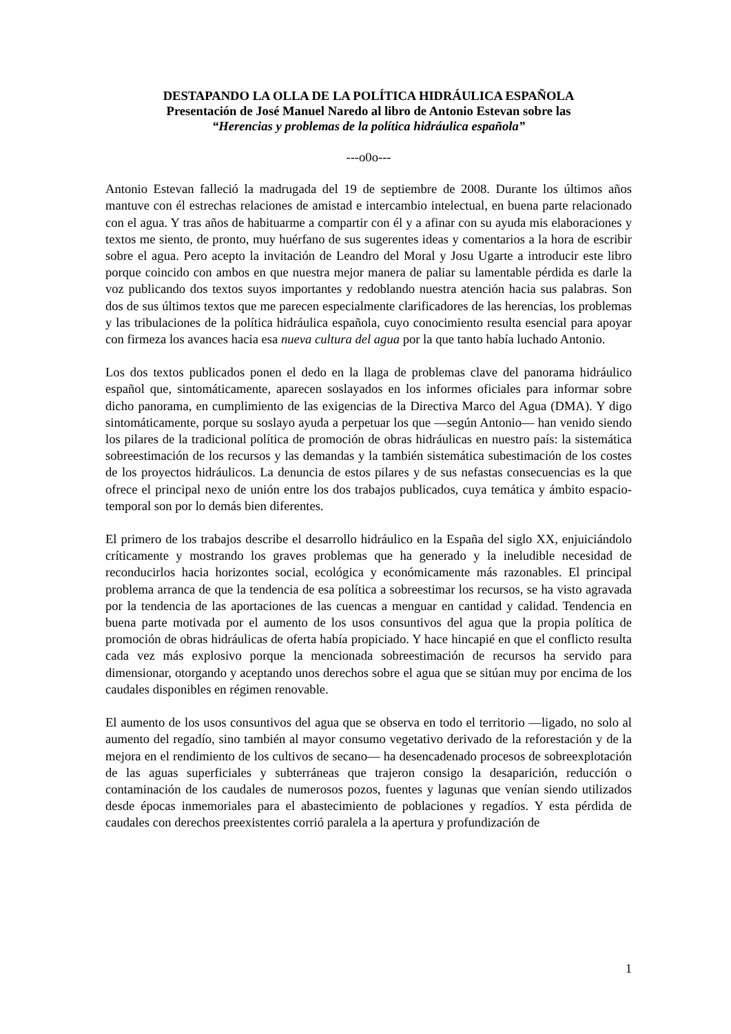DESTAPANDO LA OLLA DE LA POLÍTICA HIDRÁULICA ESPAÑOLA
Presentación de José Manuel Naredo al libro de Antonio Estevan sobre las
“Herencias y problemas de la política hidráulica española”
---o0o---
Antonio Estevan falleció la madrugada del 19 de septiembre de 2008. Durante los últimos años mantuve con él estrechas relaciones de amistad e intercambio intelectual, en buena parte relacionado con el agua. Y tras años de habituarme a compartir con él y a afinar con su ayuda mis elaboraciones y textos me siento, de pronto, muy huérfano de sus sugerentes ideas y comentarios a la hora de escribir sobre el agua. Pero acepto la invitación de Leandro del Moral y Josu Ugarte a introducir este libro porque coincido con ambos en que nuestra mejor manera de paliar su lamentable pérdida es darle la voz publicando dos textos suyos importantes y redoblando nuestra atención hacia sus palabras. Son dos de sus últimos textos que me parecen especialmente clarificadores de las herencias, los problemas y las tribulaciones de la política hidráulica española, cuyo conocimiento resulta esencial para apoyar con firmeza los avances hacia esa nueva cultura del agua por la que tanto había luchado Antonio.
Los dos textos publicados ponen el dedo en la llaga de problemas clave del panorama hidráulico español que, sintomáticamente, aparecen soslayados en los informes oficiales para informar sobre dicho panorama, en cumplimiento de las exigencias de la Directiva Marco del Agua (DMA). Y digo sintomáticamente, porque su soslayo ayuda a perpetuar los que ―según Antonio― han venido siendo los pilares de la tradicional política de promoción de obras hidráulicas en nuestro país: la sistemática sobreestimación de los recursos y las demandas y la también sistemática subestimación de los costes de los proyectos hidráulicos. La denuncia de estos pilares y de sus nefastas consecuencias es la que ofrece el principal nexo de unión entre los dos trabajos publicados, cuya temática y ámbito espacio-temporal son por lo demás bien diferentes.
El primero de los trabajos describe el desarrollo hidráulico en la España del siglo XX, enjuiciándolo críticamente y mostrando los graves problemas que ha generado y la ineludible necesidad de reconducirlos hacia horizontes social, ecológica y económicamente más razonables. El principal problema arranca de que la tendencia de esa política a sobreestimar los recursos, se ha visto agravada por la tendencia de las aportaciones de las cuencas a menguar en cantidad y calidad. Tendencia en buena parte motivada por el aumento de los usos consuntivos del agua que la propia política de promoción de obras hidráulicas de oferta había propiciado. Y hace hincapié en que el conflicto resulta cada vez más explosivo porque la mencionada sobreestimación de recursos ha servido para dimensionar, otorgando y aceptando unos derechos sobre el agua que se sitúan muy por encima de los caudales disponibles en régimen renovable.
El aumento de los usos consuntivos del agua que se observa en todo el territorio ―ligado, no solo al aumento del regadío, sino también al mayor consumo vegetativo derivado de la reforestación y de la mejora en el rendimiento de los cultivos de secano― ha desencadenado procesos de sobreexplotación de las aguas superficiales y subterráneas que trajeron consigo la desaparición, reducción o contaminación de los caudales de numerosos pozos, fuentes y lagunas que venían siendo utilizados desde épocas inmemoriales para el abastecimiento de poblaciones y regadíos. Y esta pérdida de caudales con derechos preexistentes corrió paralela a la apertura y profundización de
1